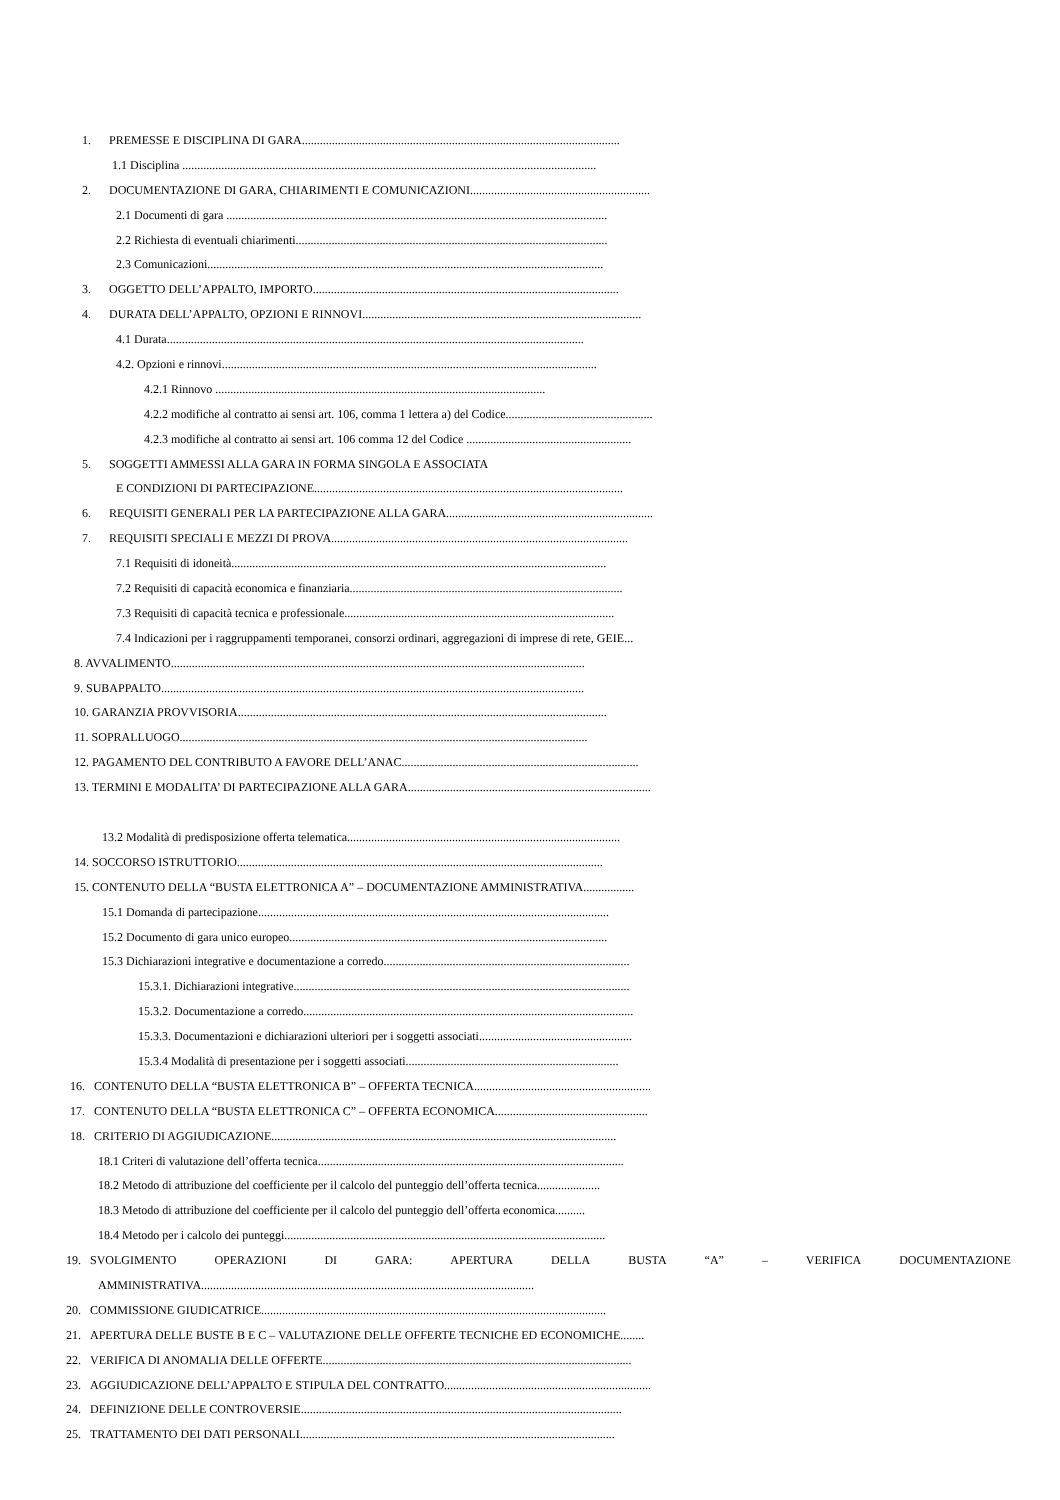1. PREMESSE E DISCIPLINA DI GARA..........................................................................................................
1.1 Disciplina ..........................................................................................................................................
2. DOCUMENTAZIONE DI GARA, CHIARIMENTI E COMUNICAZIONI............................................................
2.1 Documenti di gara ...............................................................................................................................
2.2 Richiesta di eventuali chiarimenti........................................................................................................
2.3 Comunicazioni....................................................................................................................................
3. OGGETTO DELL’APPALTO, IMPORTO......................................................................................................
4. DURATA DELL’APPALTO, OPZIONI E RINNOVI.............................................................................................
4.1 Durata...........................................................................................................................................
4.2. Opzioni e rinnovi.............................................................................................................................
4.2.1 Rinnovo ..............................................................................................................
4.2.2 modifiche al contratto ai sensi art. 106, comma 1 lettera a) del Codice.................................................
4.2.3 modifiche al contratto ai sensi art. 106 comma 12 del Codice .......................................................
5. SOGGETTI AMMESSI ALLA GARA IN FORMA SINGOLA E ASSOCIATA
E CONDIZIONI DI PARTECIPAZIONE.......................................................................................................
6. REQUISITI GENERALI PER LA PARTECIPAZIONE ALLA GARA.....................................................................
7. REQUISITI SPECIALI E MEZZI DI PROVA...................................................................................................
7.1 Requisiti di idoneità.............................................................................................................................
7.2 Requisiti di capacità economica e finanziaria...........................................................................................
7.3 Requisiti di capacità tecnica e professionale..........................................................................................
7.4 Indicazioni per i raggruppamenti temporanei, consorzi ordinari, aggregazioni di imprese di rete, GEIE...
8. AVVALIMENTO..........................................................................................................................................
9. SUBAPPALTO.............................................................................................................................................
10. GARANZIA PROVVISORIA...........................................................................................................................
11. SOPRALLUOGO........................................................................................................................................
12. PAGAMENTO DEL CONTRIBUTO A FAVORE DELL’ANAC...............................................................................
13. TERMINI E MODALITA’ DI PARTECIPAZIONE ALLA GARA.................................................................................
13.2 Modalità di predisposizione offerta telematica...........................................................................................
14. SOCCORSO ISTRUTTORIO..........................................................................................................................
15. CONTENUTO DELLA “BUSTA ELETTRONICA A” – DOCUMENTAZIONE AMMINISTRATIVA.................
15.1 Domanda di partecipazione.....................................................................................................................
15.2 Documento di gara unico europeo..........................................................................................................
15.3 Dichiarazioni integrative e documentazione a corredo..................................................................................
15.3.1. Dichiarazioni integrative................................................................................................................
15.3.2. Documentazione a corredo..............................................................................................................
15.3.3. Documentazioni e dichiarazioni ulteriori per i soggetti associati...................................................
15.3.4 Modalità di presentazione per i soggetti associati.......................................................................
16. CONTENUTO DELLA “BUSTA ELETTRONICA B” – OFFERTA TECNICA...........................................................
17. CONTENUTO DELLA “BUSTA ELETTRONICA C” – OFFERTA ECONOMICA...................................................
18. CRITERIO DI AGGIUDICAZIONE...................................................................................................................
18.1 Criteri di valutazione dell’offerta tecnica......................................................................................................
18.2 Metodo di attribuzione del coefficiente per il calcolo del punteggio dell’offerta tecnica.....................
18.3 Metodo di attribuzione del coefficiente per il calcolo del punteggio dell’offerta economica..........
18.4 Metodo per i calcolo dei punteggi...........................................................................................................
19. SVOLGIMENTO OPERAZIONI DI GARA: APERTURA DELLA BUSTA “A” – VERIFICA DOCUMENTAZIONE
AMMINISTRATIVA...............................................................................................................
20. COMMISSIONE GIUDICATRICE...................................................................................................................
21. APERTURA DELLE BUSTE B E C – VALUTAZIONE DELLE OFFERTE TECNICHE ED ECONOMICHE........
22. VERIFICA DI ANOMALIA DELLE OFFERTE.......................................................................................................
23. AGGIUDICAZIONE DELL’APPALTO E STIPULA DEL CONTRATTO.....................................................................
24. DEFINIZIONE DELLE CONTROVERSIE...........................................................................................................
25. TRATTAMENTO DEI DATI PERSONALI.........................................................................................................